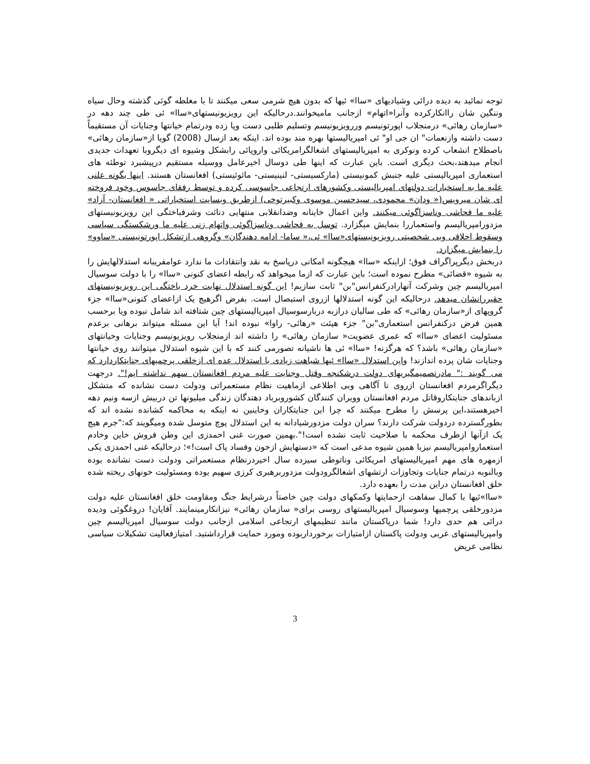توجه نمائید به دیده درائی وشیادیهای «ساا» ئیها که بدون هیچ شرمی سعی میکنند تا با مغلطه گوئی گذشته وحال سیاه وننگین شان راانکارکرده وآنرا«اتهام» ازجانب ماميخوانند.درحالیکه این رویزیونیستهای«ساا» ئی طی چند دهه در «سازمان رهائی» درمنجلاب اپورتونیسم وررویزیونیسم وتسلیم طلبی دست وپا زده ودرتمام خیانتها وجنایات آن مستقیماً دست داشته وازنعمات" ان جی او" ئی امپریالیستها بهره مند بوده اند. اینکه بعد ازسال (2008) گویا از«سازمان رهائی» باصطلاح انشعاب کرده ونوکری به امپریالیستهای اشغالگرامریکائی واروپائی رابشکل وشیوه ای دیگروبا تعهدات جدیدی انجام میدهند،بحث دیگری است. باین عبارت که اینها طی دوسال اخیرعامل ووسیله مستقیم درپیشبرد توطئه های استعماری امپریالیستی علیه جنبش کمونیستی (مارکسیستی- لنینیستی- مائوئیستی) افغانستان هستند. اینها بگونه علنی علیه ما به استخبارات دولتهای امپریالیستی وکشورهای ارتجاعی جاسوسی کرده و توسط رفقای جاسوس وخود فروخته ای شان میرویس(« ودان» محمودی، سیدحسین موسوی وکبیرتوخی) ازطریق وبسایت استخباراتی « افغانستان- آزاد» علیه ما فحاشی وناسزاگوئی میکنند. واین اعمال خاینانه وضدانقلابی منتهایی دنائت وشرفباختگی این رویزیونیستهای مزدورامپریالیسم واستعماررا بنمایش میگزارد. توسل به فحاشی وناسزاگوئی واتهام زنی علیه ما ورشکستگی سیاسی وسقوط اخلاقی وبی شخصیتی رویزیونیستهای«ساا» ئی،« ساما- ادامه دهندگان» وگروهی ازتشکل اپورتونیستی «ساوو» را بنمایش میگزارد.
دربخش دیگرپراگراف فوق؛ ازاینکه «ساا» هیچگونه امکانی درپاسخ به نقد وانتقادات ما ندارد عوامفریبانه استدلالهایش را به شیوه «قضائی» مطرح نموده است؛ باین عبارت که ازما میخواهد که رابطه اعضای کنونی «ساا» را با دولت سوسیال امپریالیسم چین وشرکت آنهارادرکنفرانس"بن" ثابت سازیم! این گونه استدلال نهایت خرد باختگی این رویزیونیستهای حقیررانشان میدهد. درحالیکه این گونه استدلالها ازروی استیصال است. بفرض اگرهیچ یک ازاعضای کنونی«ساا» جزء گروپهای از«سازمان رهائی» که طی سالیان درازبه دربارسوسیال امپریالیستهای چین شتافته اند شامل نبوده ویا برحسب همین فرض درکنفرانس استعماری"بن" جزء هیئت «رهائی- راوا» نبوده اند! آیا این مسئله میتواند برهانی برعدم مسئولیت اعضای «ساا» که عمری عضویت« سازمان رهائی» را داشته اند ازمنجلاب رویزیونیسم وجنایات وخیانتهای «سازمان رهائی» باشد؟ که هرگزنه! «ساا» ئی ها ناشیانه تصورمی کنند که با این شیوه استدلال میتوانند روی خیانتها وجنایات شان پرده اندازند! واین استدلال «ساا» ئیها شباهت زیادی با استدلال عده ای ازخلقی پرچمیهای جنایتکاردارد که می گویند :" مادرتصمیمگیریهای دولت درشکنجه وقتل وجنایت علیه مردم افغانستان سهم نداشته ایم!". درجهت دیگراگرمردم افغانستان ازروی نا آگاهی وبی اطلاعی ازماهیت نظام مستعمراتی ودولت دست نشانده که متشکل ازباندهای جنایتکاروقاتل مردم افغانستان وویران کنندگان کشوروبرباد دهندگان زندگی میلیونها تن دربیش ازسه ونیم دهه اخیرهستند،این پرسش را مطرح میکنند که چرا این جنایتکاران وخاینین نه اینکه به محاکمه کشانده نشده اند که بطورگسترده دردولت شرکت دارند؟ سران دولت مزدورشیادانه به این استدلال پوچ متوسل شده ومیگویند که:"جرم هیچ یک ازآنها ازطرف محکمه با صلاحیت ثابت نشده است!".بهمین صورت غنی احمدزی این وطن فروش خاین وخادم استعماروامپریالیسم نیزبا همین شیوه مدعی است که «دستهایش ازخون وفساد پاک است!»؛ درحالیکه غنی احمدزی یکی ازمهره های مهم امپریالیستهای امریکائی وناتوطی سیزده سال اخیردرنظام مستعمراتی ودولت دست نشانده بوده وبالنوبه درتمام جنایات وتجاوزات ارتشهای اشغالگرودولت مزدوربرهبری کرزی سهیم بوده ومسئولیت خونهای ریخته شده خلق افغانستان دراین مدت را بعهده دارد.
«ساا»ئیها با کمال سفاهت ازحمایتها وکمکهای دولت چین خاصتاً درشرایط جنگ ومقاومت خلق افغانستان علیه دولت مزدورخلقی پرچمیها وسوسیال امپریالیستهای روسی برای« سازمان رهائی» نیزانکارمینمایند. آقایان! دروغگوئی ودیده درائی هم حدی دارد! شما درپاکستان مانند تنظیمهای ارتجاعی اسلامی ازجانب دولت سوسیال امپریالیسم چین وامپریالیستهای غربی ودولت پاکستان ازامتیازات برخورداربوده ومورد حمایت قرارداشتید. امتیازفعالیت تشکیلات سیاسی نظامی عریض
3